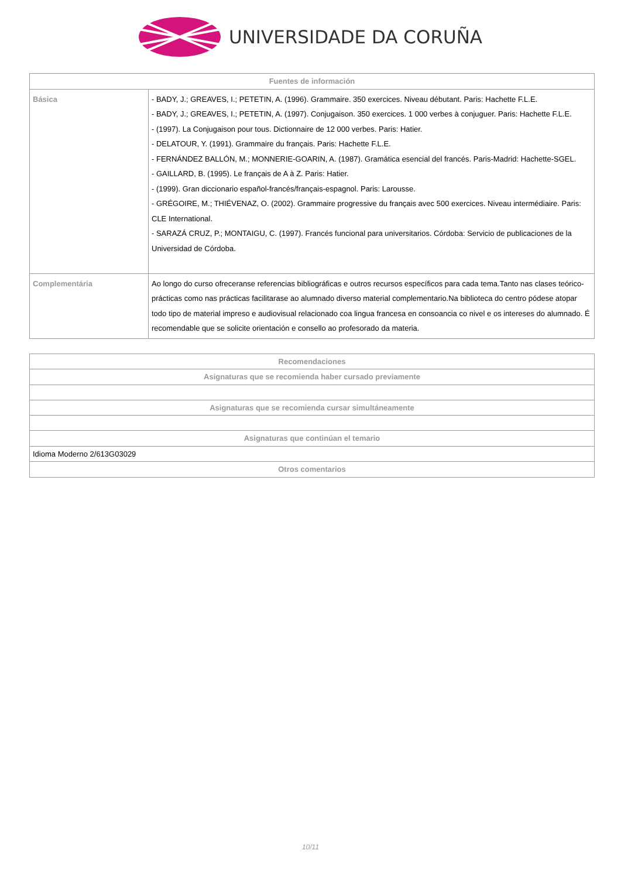UNIVERSIDADE DA CORUÑA
| Fuentes de información | |
| --- | --- |
| Básica | - BADY, J.; GREAVES, I.; PETETIN, A. (1996). Grammaire. 350 exercices. Niveau débutant. Paris: Hachette F.L.E. - BADY, J.; GREAVES, I.; PETETIN, A. (1997). Conjugaison. 350 exercices. 1 000 verbes à conjuguer. Paris: Hachette F.L.E. - (1997). La Conjugaison pour tous. Dictionnaire de 12 000 verbes. Paris: Hatier. - DELATOUR, Y. (1991). Grammaire du français. Paris: Hachette F.L.E. - FERNÁNDEZ BALLÓN, M.; MONNERIE-GOARIN, A. (1987). Gramática esencial del francés. Paris-Madrid: Hachette-SGEL. - GAILLARD, B. (1995). Le français de A à Z. Paris: Hatier. - (1999). Gran diccionario español-francés/français-espagnol. Paris: Larousse. - GRÉGOIRE, M.; THIÉVENAZ, O. (2002). Grammaire progressive du français avec 500 exercices. Niveau intermédiaire. Paris: CLE International. - SARAZÁ CRUZ, P.; MONTAIGU, C. (1997). Francés funcional para universitarios. Córdoba: Servicio de publicaciones de la Universidad de Córdoba. |
| Complementária | Ao longo do curso ofreceranse referencias bibliográficas e outros recursos específicos para cada tema.Tanto nas clases teórico-prácticas como nas prácticas facilitarase ao alumnado diverso material complementario.Na biblioteca do centro pódese atopar todo tipo de material impreso e audiovisual relacionado coa lingua francesa en consoancia co nivel e os intereses do alumnado. É recomendable que se solicite orientación e consello ao profesorado da materia. |
| Recomendaciones |
| --- |
| Asignaturas que se recomienda haber cursado previamente |
| Asignaturas que se recomienda cursar simultáneamente |
| Asignaturas que continúan el temario |
| Idioma Moderno 2/613G03029 |
| Otros comentarios |
10/11